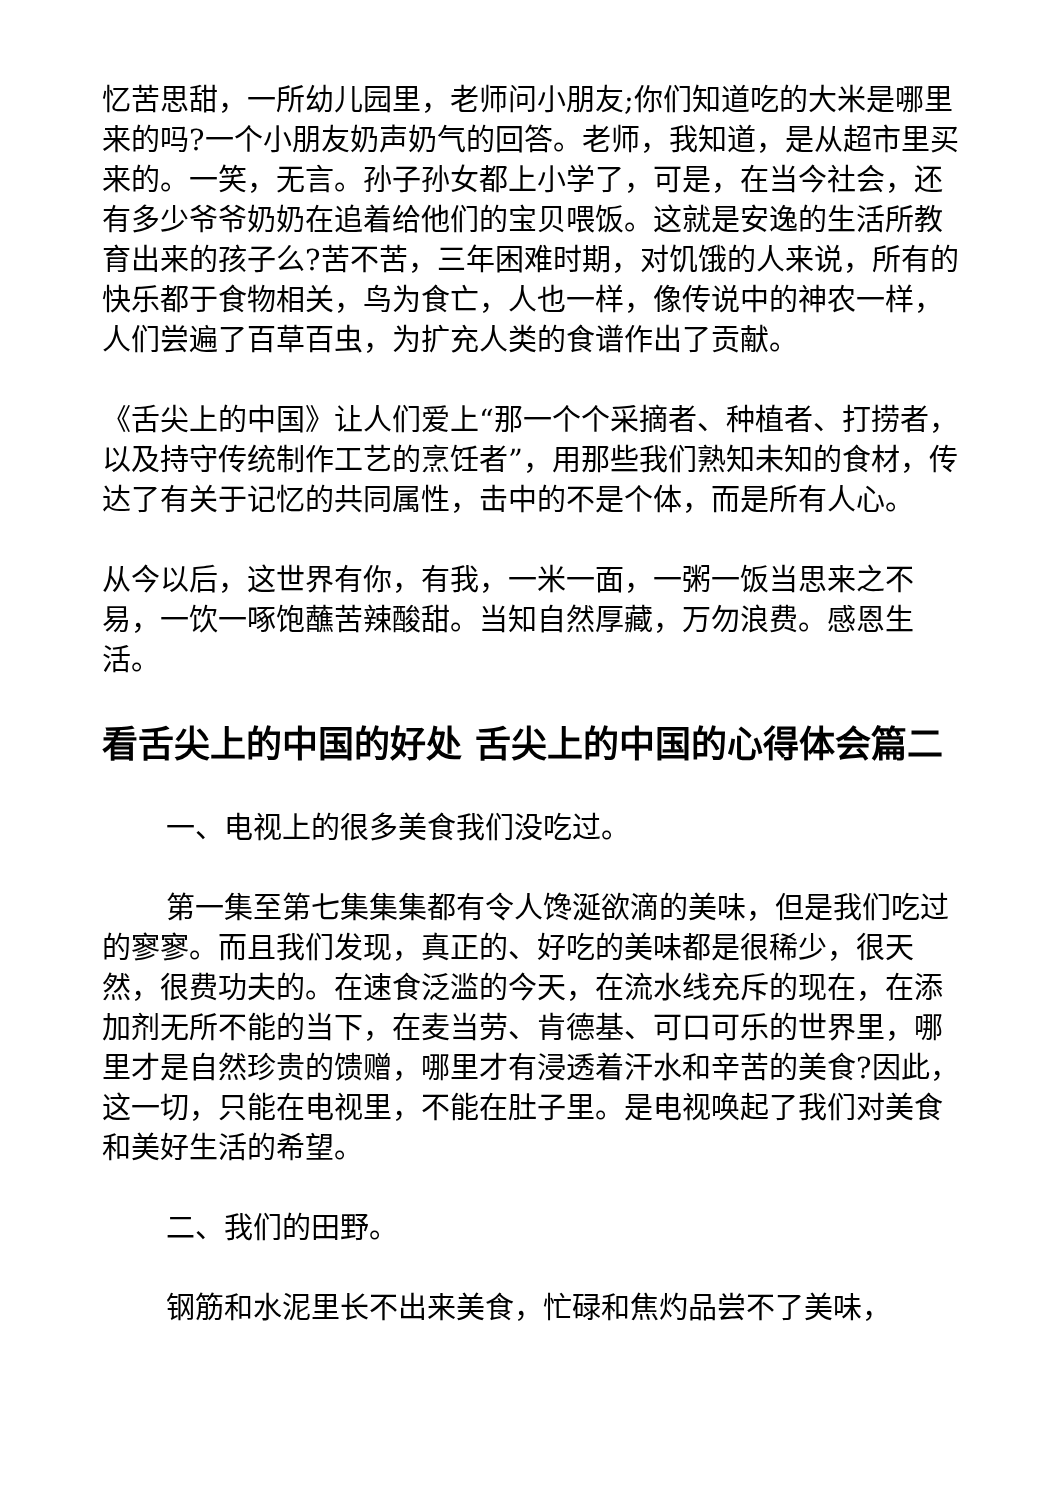忆苦思甜，一所幼儿园里，老师问小朋友;你们知道吃的大米是哪里来的吗?一个小朋友奶声奶气的回答。老师，我知道，是从超市里买来的。一笑，无言。孙子孙女都上小学了，可是，在当今社会，还有多少爷爷奶奶在追着给他们的宝贝喂饭。这就是安逸的生活所教育出来的孩子么?苦不苦，三年困难时期，对饥饿的人来说，所有的快乐都于食物相关，鸟为食亡，人也一样，像传说中的神农一样，人们尝遍了百草百虫，为扩充人类的食谱作出了贡献。
《舌尖上的中国》让人们爱上“那一个个采摘者、种植者、打捞者，以及持守传统制作工艺的烹饪者”，用那些我们熟知未知的食材，传达了有关于记忆的共同属性，击中的不是个体，而是所有人心。
从今以后，这世界有你，有我，一米一面，一粥一饭当思来之不易，一饮一啄饱蘸苦辣酸甜。当知自然厚藏，万勿浪费。感恩生活。
看舌尖上的中国的好处 舌尖上的中国的心得体会篇二
一、电视上的很多美食我们没吃过。
第一集至第七集集集都有令人馋涎欲滴的美味，但是我们吃过的寥寥。而且我们发现，真正的、好吃的美味都是很稀少，很天然，很费功夫的。在速食泛滥的今天，在流水线充斥的现在，在添加剂无所不能的当下，在麦当劳、肯德基、可口可乐的世界里，哪里才是自然珍贵的馈赠，哪里才有浸透着汗水和辛苦的美食?因此，这一切，只能在电视里，不能在肚子里。是电视唤起了我们对美食和美好生活的希望。
二、我们的田野。
钢筋和水泥里长不出来美食，忙碌和焦灼品尝不了美味，